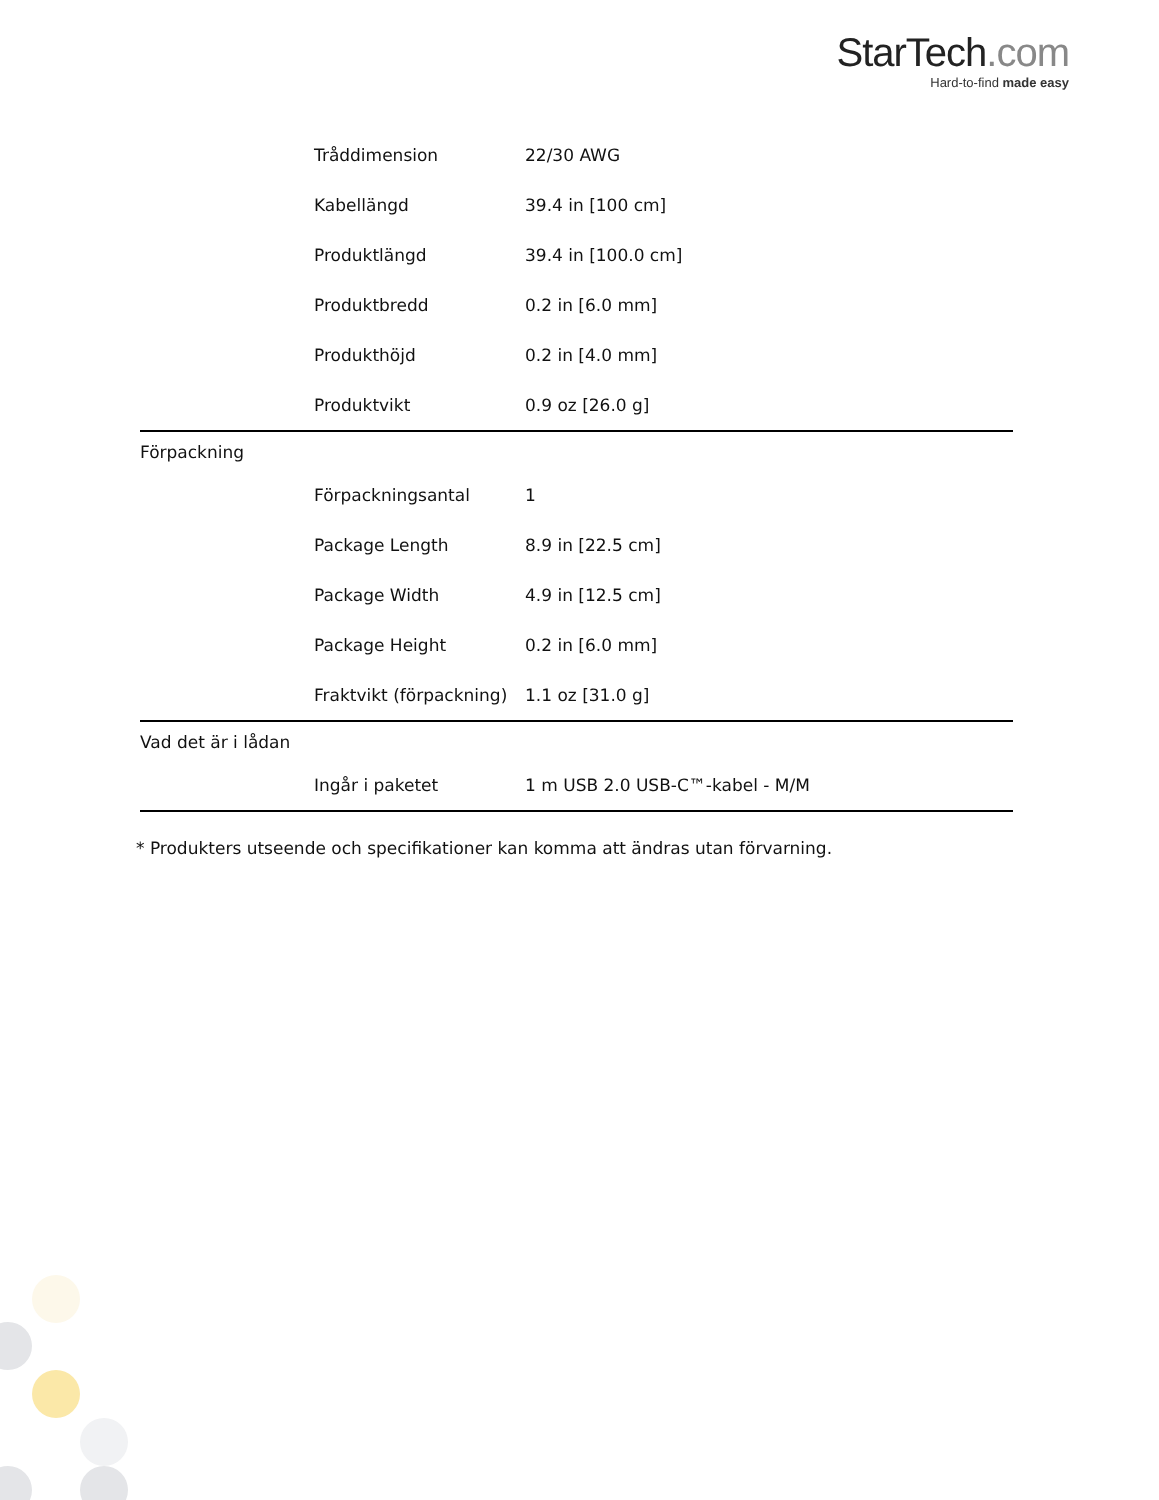StarTech.com
Hard-to-find made easy
| | Tråddimension | 22/30 AWG |
| | Kabellängd | 39.4 in [100 cm] |
| | Produktlängd | 39.4 in [100.0 cm] |
| | Produktbredd | 0.2 in [6.0 mm] |
| | Produkthöjd | 0.2 in [4.0 mm] |
| | Produktvikt | 0.9 oz [26.0 g] |
| Förpackning | | |
| | Förpackningsantal | 1 |
| | Package Length | 8.9 in [22.5 cm] |
| | Package Width | 4.9 in [12.5 cm] |
| | Package Height | 0.2 in [6.0 mm] |
| | Fraktvikt (förpackning) | 1.1 oz [31.0 g] |
| Vad det är i lådan | | |
| | Ingår i paketet | 1 m USB 2.0 USB-C™-kabel - M/M |
* Produkters utseende och specifikationer kan komma att ändras utan förvarning.